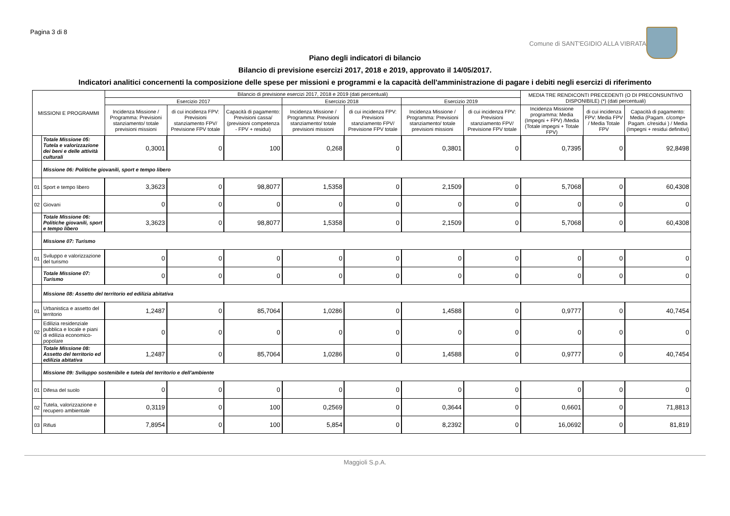Pagina 3 di 8
Comune di SANT'EGIDIO ALLA VIBRATA
Piano degli indicatori di bilancio
Bilancio di previsione esercizi 2017, 2018 e 2019, approvato il 14/05/2017.
Indicatori analitici concernenti la composizione delle spese per missioni e programmi e la capacità dell'amministrazione di pagare i debiti negli esercizi di riferimento
| MISSIONI E PROGRAMMI | | Bilancio di previsione esercizi 2017, 2018 e 2019 (dati percentuali) | | | | | | | MEDIA TRE RENDICONTI PRECEDENTI (O DI PRECONSUNTIVO DISPONIBILE) (*) (dati percentuali) | | |
| --- | --- | --- | --- | --- | --- | --- | --- | --- | --- | --- | --- |
| | | Esercizio 2017 | | | Esercizio 2018 | | Esercizio 2019 | | | | |
| | | Incidenza Missione / Programma: Previsioni stanziamento/ totale previsioni missioni | di cui incidenza FPV: Previsioni stanziamento FPV/ Previsione FPV totale | Capacità di pagamento: Previsioni cassa/ (previsioni competenza - FPV + residui) | Incidenza Missione / Programma: Previsioni stanziamento/ totale previsioni missioni | di cui incidenza FPV: Previsioni stanziamento FPV/ Previsione FPV totale | Incidenza Missione / Programma: Previsioni stanziamento/ totale previsioni missioni | di cui incidenza FPV: Previsioni stanziamento FPV/ Previsione FPV totale | Incidenza Missione programma: Media (Impegni + FPV) /Media (Totale impegni + Totale FPV) | di cui incidenza FPV: Media FPV / Media Totale FPV | Capacità di pagamento: Media (Pagam. c/comp+ Pagam. c/residui ) / Media (Impegni + residui definitivi) |
| | Totale Missione 05: Tutela e valorizzazione dei beni e delle attività culturali | 0,3001 | 0 | 100 | 0,268 | 0 | 0,3801 | 0 | 0,7395 | 0 | 92,8498 |
| | Missione 06: Politiche giovanili, sport e tempo libero | | | | | | | | | | |
| 01 | Sport e tempo libero | 3,3623 | 0 | 98,8077 | 1,5358 | 0 | 2,1509 | 0 | 5,7068 | 0 | 60,4308 |
| 02 | Giovani | 0 | 0 | 0 | 0 | 0 | 0 | 0 | 0 | 0 | 0 |
| | Totale Missione 06: Politiche giovanili, sport e tempo libero | 3,3623 | 0 | 98,8077 | 1,5358 | 0 | 2,1509 | 0 | 5,7068 | 0 | 60,4308 |
| | Missione 07: Turismo | | | | | | | | | | |
| 01 | Sviluppo e valorizzazione del turismo | 0 | 0 | 0 | 0 | 0 | 0 | 0 | 0 | 0 | 0 |
| | Totale Missione 07: Turismo | 0 | 0 | 0 | 0 | 0 | 0 | 0 | 0 | 0 | 0 |
| | Missione 08: Assetto del territorio ed edilizia abitativa | | | | | | | | | | |
| 01 | Urbanistica e assetto del territorio | 1,2487 | 0 | 85,7064 | 1,0286 | 0 | 1,4588 | 0 | 0,9777 | 0 | 40,7454 |
| 02 | Edilizia residenziale pubblica e locale e piani di edilizia economico-popolare | 0 | 0 | 0 | 0 | 0 | 0 | 0 | 0 | 0 | 0 |
| | Totale Missione 08: Assetto del territorio ed edilizia abitativa | 1,2487 | 0 | 85,7064 | 1,0286 | 0 | 1,4588 | 0 | 0,9777 | 0 | 40,7454 |
| | Missione 09: Sviluppo sostenibile e tutela del territorio e dell'ambiente | | | | | | | | | | |
| 01 | Difesa del suolo | 0 | 0 | 0 | 0 | 0 | 0 | 0 | 0 | 0 | 0 |
| 02 | Tutela, valorizzazione e recupero ambientale | 0,3119 | 0 | 100 | 0,2569 | 0 | 0,3644 | 0 | 0,6601 | 0 | 71,8813 |
| 03 | Rifiuti | 7,8954 | 0 | 100 | 5,854 | 0 | 8,2392 | 0 | 16,0692 | 0 | 81,819 |
Maggioli S.p.A.